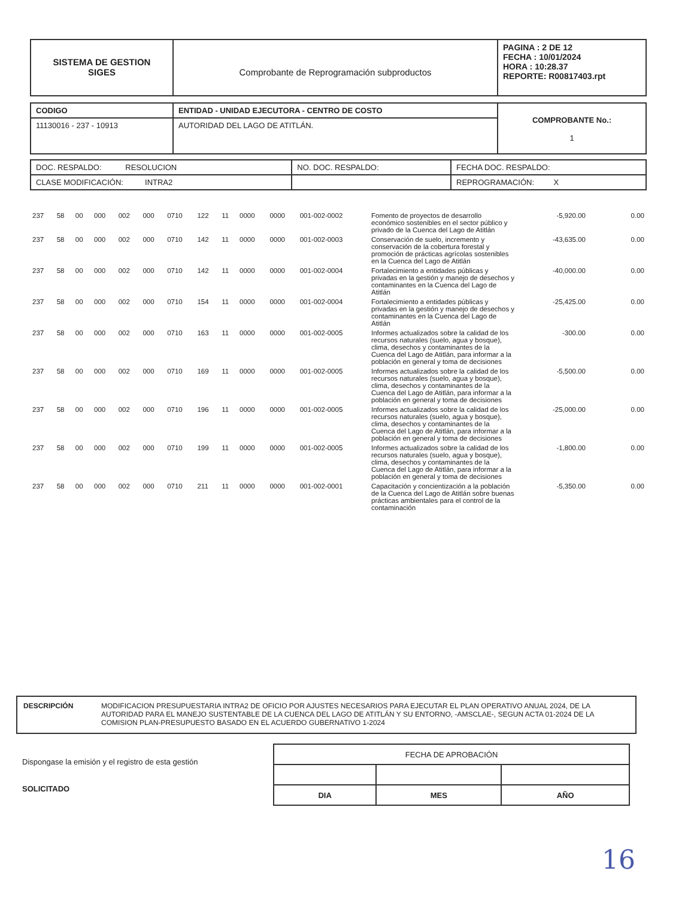| SISTEMA DE GESTION SIGES | Comprobante de Reprogramación subproductos | PAGINA : 2 DE 12 FECHA : 10/01/2024 HORA : 10:28.37 REPORTE: R00817403.rpt |
| CODIGO | ENTIDAD - UNIDAD EJECUTORA - CENTRO DE COSTO | COMPROBANTE No.: 1 |
| 11130016 - 237 - 10913 | AUTORIDAD DEL LAGO DE ATITLÁN. | |
| DOC. RESPALDO: RESOLUCION | NO. DOC. RESPALDO: | FECHA DOC. RESPALDO: |
| CLASE MODIFICACIÓN: INTRA2 | | REPROGRAMACIÓN: X |
| 237 | 58 | 00 | 000 | 002 | 000 | 0710 | 122 | 11 | 0000 | 0000 | 001-002-0002 | Fomento de proyectos de desarrollo económico sostenibles en el sector público y privado de la Cuenca del Lago de Atitlán | -5,920.00 | 0.00 |
| 237 | 58 | 00 | 000 | 002 | 000 | 0710 | 142 | 11 | 0000 | 0000 | 001-002-0003 | Conservación de suelo, incremento y conservación de la cobertura forestal y promoción de prácticas agrícolas sostenibles en la Cuenca del Lago de Atitlán | -43,635.00 | 0.00 |
| 237 | 58 | 00 | 000 | 002 | 000 | 0710 | 142 | 11 | 0000 | 0000 | 001-002-0004 | Fortalecimiento a entidades públicas y privadas en la gestión y manejo de desechos y contaminantes en la Cuenca del Lago de Atitlán | -40,000.00 | 0.00 |
| 237 | 58 | 00 | 000 | 002 | 000 | 0710 | 154 | 11 | 0000 | 0000 | 001-002-0004 | Fortalecimiento a entidades públicas y privadas en la gestión y manejo de desechos y contaminantes en la Cuenca del Lago de Atitlán | -25,425.00 | 0.00 |
| 237 | 58 | 00 | 000 | 002 | 000 | 0710 | 163 | 11 | 0000 | 0000 | 001-002-0005 | Informes actualizados sobre la calidad de los recursos naturales (suelo, agua y bosque), clima, desechos y contaminantes de la Cuenca del Lago de Atitlán, para informar a la población en general y toma de decisiones | -300.00 | 0.00 |
| 237 | 58 | 00 | 000 | 002 | 000 | 0710 | 169 | 11 | 0000 | 0000 | 001-002-0005 | Informes actualizados sobre la calidad de los recursos naturales (suelo, agua y bosque), clima, desechos y contaminantes de la Cuenca del Lago de Atitlán, para informar a la población en general y toma de decisiones | -5,500.00 | 0.00 |
| 237 | 58 | 00 | 000 | 002 | 000 | 0710 | 196 | 11 | 0000 | 0000 | 001-002-0005 | Informes actualizados sobre la calidad de los recursos naturales (suelo, agua y bosque), clima, desechos y contaminantes de la Cuenca del Lago de Atitlán, para informar a la población en general y toma de decisiones | -25,000.00 | 0.00 |
| 237 | 58 | 00 | 000 | 002 | 000 | 0710 | 199 | 11 | 0000 | 0000 | 001-002-0005 | Informes actualizados sobre la calidad de los recursos naturales (suelo, agua y bosque), clima, desechos y contaminantes de la Cuenca del Lago de Atitlán, para informar a la población en general y toma de decisiones | -1,800.00 | 0.00 |
| 237 | 58 | 00 | 000 | 002 | 000 | 0710 | 211 | 11 | 0000 | 0000 | 001-002-0001 | Capacitación y concientización a la población de la Cuenca del Lago de Atitlán sobre buenas prácticas ambientales para el control de la contaminación | -5,350.00 | 0.00 |
| DESCRIPCIÓN | MODIFICACION PRESUPUESTARIA INTRA2 DE OFICIO POR AJUSTES NECESARIOS PARA EJECUTAR EL PLAN OPERATIVO ANUAL 2024, DE LA AUTORIDAD PARA EL MANEJO SUSTENTABLE DE LA CUENCA DEL LAGO DE ATITLÁN Y SU ENTORNO, -AMSCLAE-, SEGUN ACTA 01-2024 DE LA COMISION PLAN-PRESUPUESTO BASADO EN EL ACUERDO GUBERNATIVO 1-2024 |
Dispongase la emisión y el registro de esta gestión
SOLICITADO
| FECHA DE APROBACIÓN | | |
| DIA | MES | AÑO |
16